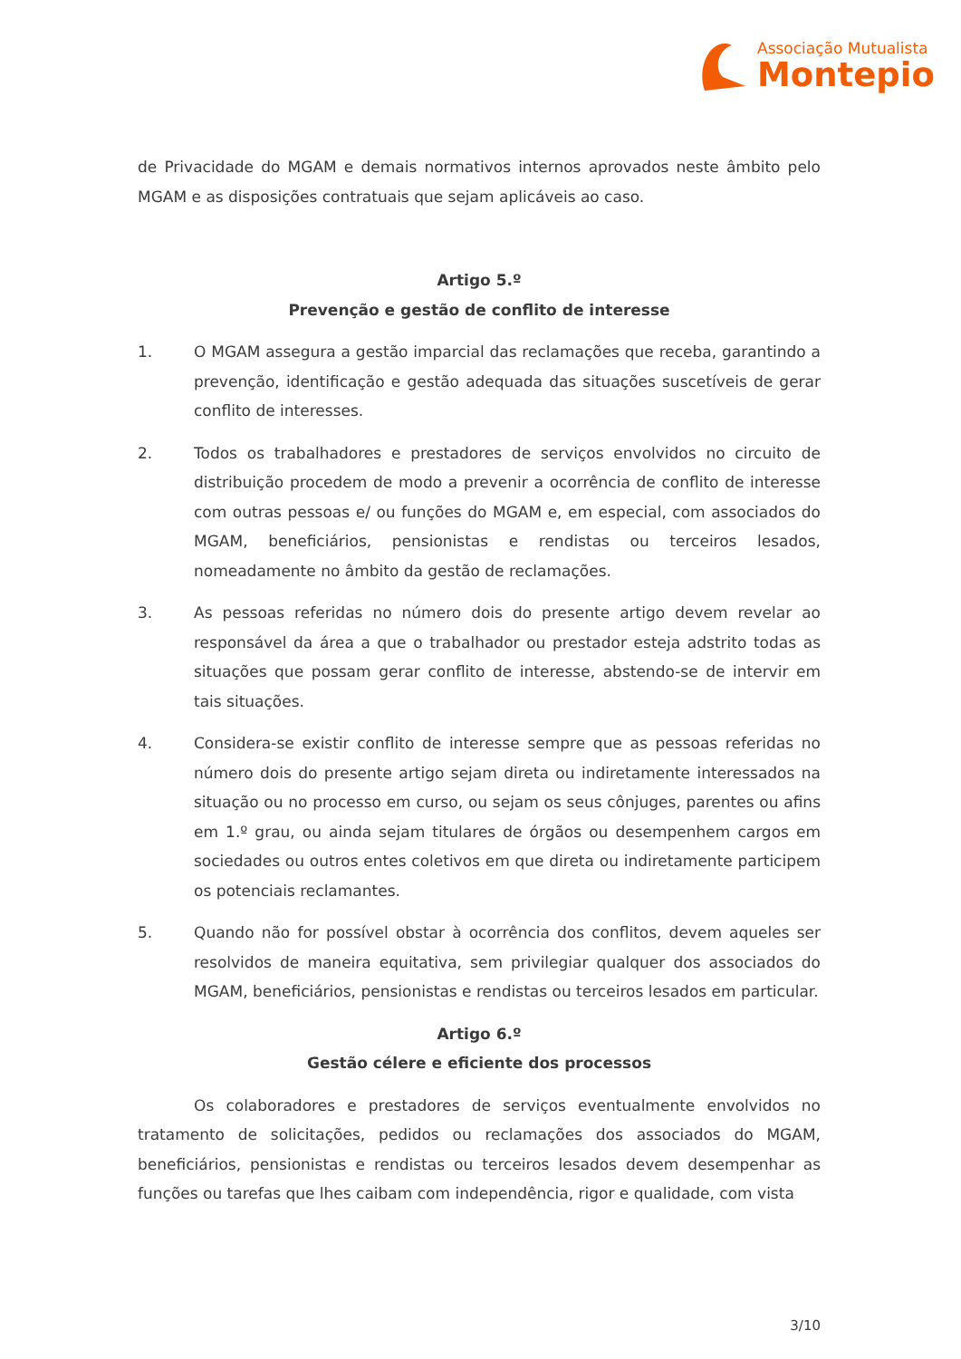Associação Mutualista
Montepio
de Privacidade do MGAM e demais normativos internos aprovados neste âmbito pelo MGAM e as disposições contratuais que sejam aplicáveis ao caso.
Artigo 5.º
Prevenção e gestão de conflito de interesse
1. O MGAM assegura a gestão imparcial das reclamações que receba, garantindo a prevenção, identificação e gestão adequada das situações suscetíveis de gerar conflito de interesses.
2. Todos os trabalhadores e prestadores de serviços envolvidos no circuito de distribuição procedem de modo a prevenir a ocorrência de conflito de interesse com outras pessoas e/ ou funções do MGAM e, em especial, com associados do MGAM, beneficiários, pensionistas e rendistas ou terceiros lesados, nomeadamente no âmbito da gestão de reclamações.
3. As pessoas referidas no número dois do presente artigo devem revelar ao responsável da área a que o trabalhador ou prestador esteja adstrito todas as situações que possam gerar conflito de interesse, abstendo-se de intervir em tais situações.
4. Considera-se existir conflito de interesse sempre que as pessoas referidas no número dois do presente artigo sejam direta ou indiretamente interessados na situação ou no processo em curso, ou sejam os seus cônjuges, parentes ou afins em 1.º grau, ou ainda sejam titulares de órgãos ou desempenhem cargos em sociedades ou outros entes coletivos em que direta ou indiretamente participem os potenciais reclamantes.
5. Quando não for possível obstar à ocorrência dos conflitos, devem aqueles ser resolvidos de maneira equitativa, sem privilegiar qualquer dos associados do MGAM, beneficiários, pensionistas e rendistas ou terceiros lesados em particular.
Artigo 6.º
Gestão célere e eficiente dos processos
Os colaboradores e prestadores de serviços eventualmente envolvidos no tratamento de solicitações, pedidos ou reclamações dos associados do MGAM, beneficiários, pensionistas e rendistas ou terceiros lesados devem desempenhar as funções ou tarefas que lhes caibam com independência, rigor e qualidade, com vista
3/10